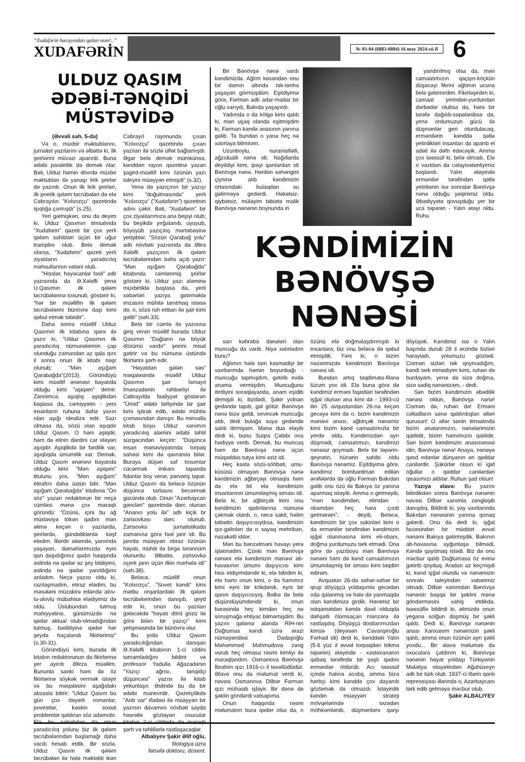“Xudafərin harayından qalan mən!..”
XUDAFƏRİN
№ 03-04 (6883-6884) 16 may 2024-cü il
6
ULDUZ QASIM ƏDƏBİ-TƏNQİDİ MÜSTƏVİDƏ
(Əvvəli səh. 5-də)
Və o, müxbir məktublarını, jurnalist yazılarını və əlbəttə ki, ilk şeirlərini müvazi aparırdı. Buna ədəbi paralellik də demək olar. Bəli, Ulduz həmin dövrdə müxbir məktubları ilə yanaşı lirik şeirlər də yazırdı. Onun ilk lirik şeirləri, ilk poetik qələm təcrübələri də elə Cəbrayılın ”Kolxozçu” qəzetində işıqlığa çıxmışdı” (s.25).
Yeri gəlmişkən, onu da deyim ki, Ulduz Qasımın timsalında ”Xudafərin” qəzeti bir çox yerli qələm sahibləri üçün bir uğur tramplini olub. Belə demək olarsa, ”Xudafərin” qəzeti yerli ziyalıların yaradıcılıq məhsullarının vətəni olub.
”Hisslər, həyəcanlar fəsli” adlı yazısında da Ə.Xələfli yenə U.Qasımın ilk qələm təcrübələrinə toxunub, göstərir ki, ”hər bir müəllifin ilk qələm təcrübələrini bünövrə daşı kimi qəbul etmək təbiidir”.
Daha sonra müəllif Ulduz Qasımın ilk kitabına işarə ilə yazır ki, ”Ulduz Qasımın ilk yaradıcılıq nümunələrinin çap olunduğu zamandan az qala qırx il sonra onun ilk kitabı nəşr olunub; ”Mən aşığam Qarabağda”(2013). Göründüyü kimi müəllif ənənəvi bayatıda olduğu kimi ”aşiqəm” demir. Zənnimcə, aşıqlıq aşiqlikdən başlasa da, cəmiyyətin - yeni insanların ruhuna daha yaxın olan aşığı idealizə edir. Sazı olmasa da, sözü olan aşıqdır Ulduz Qasım. O həm aşiqdir, həm də elinin dərdini car eləyən aşıqdır. Aşiqlikdə bir fərdilik var, aşıqlıqda ümumilik var. Demək, Ulduz Qasım ənənəvi bayatıda olduğu kimi ”Mən aşiqəm” titulunu yox, ”Mən aşığam” etirafını daha üstün bilir. ”Mən aşığam Qarabağda” kitabına ”Ön söz” yazan redaktorun bir neçə cümləsi mənə çox maraqlı göründü: ”Özünü, içini bu ağ müstəviyə tökən qadını mən əlimə keçən o yazılarda, şeirlərdə, gündəliklərdə kəşf elədim. İllərdir ailəmdə, yanımda yaşayan, damarlarımızda eyni qan daşıdığımız qadın haqqında əslində nə qədər az şey bildiyimi, əslində nə qədər yanıldığımı anladım. Neçə yazısı oldu ki, razılaşmadım, etiraz elədim, bu məsələni müzakirə edəndə alov-lu-alovlu mübahisə elədiyimiz də oldu. Üslubundan tutmuş mahiyyətinə, günümüzdə nə qədər aktual olub-olmadığından tutmuş, bədiiliyinə qədər hər şeydə haçalandı fikirlərimiz” (s.30-31).
Göründüyü kimi, burada ilk kitabın redaktorunun da fikirlərinə yer ayırıb Əlirza müəllim. Bununla sanki həm də öz fikirlərinə söykək vermək istəyir və bu məqaləsini aşağıdakı abzasla bitirir: ”Ulduz Qasım bu gün çox dəyərli romanlar, povestlər, kəskin sosial problemlər qaldıran söz adamıdır. Elə bu səbəbdən də onun yaradıcılıq yolunu biz ilk qələm təcrübələrindən başlamağı daha vacib hesab etdik. Bir sözlə, Ulduz Qasım ilk qələm təcrübələri ilə hələ məktəbli ikən Cəbrayıl rayonunda çıxan ”Kolxozçu” qəzetində çıxan yazıları ilə sözlə ülfət bağlamışdı. Əgər belə demək mümkünsə, kənddən rayon qəzetinə yazan şagird-müəllif kimi özünün yazı taleyini müəyyən etmişdi” (s.32).
Yenə də yazıçının bir yazıçı kimi ”doğulmasında” yerli ”Kolxozçu” (”Xudafərin”) qəzetinin adını çəkir. Bəli, ”Xudafərin” bir çox ziyalılarımıza ana beşiyi olub; bu beşikdə yırğalanıb, uyuyub, böyüyüb yazıçılıq mərtəbəsinə yetişiblər. ”Sözün Qarabağ yolu” adlı növbəti yazısında da Əlira Xələfli yazıçının ilk qələm təcrübələrindən bəhs açıb yazır: ”Mən aşığam Qarabağda” kitabında cəmlənmiş şeirlər göstərir ki, Ulduz yazı aləminə müxbirliklə başlasa da, yerli xəbərləri yazıya gətirməklə imzasını mühitə tanıtmaq istəsə də, o, sözə ruh etibarı ilə şair kimi gəlib” (səh.33).
Belə bir cümlə ilə yazısına giriş verən müəllif burada Ulduz Qasımın ”Dağların nə böyük dözümü vardır” şeirini misal gətirir və bu nümunə üstündə fikirlərini şərh edir.
”Həyatdan gələn səs” məqaləsində müəllif Ulduz Qasımın şair İsmayıl İmanzadənin rəhbərliyi ilə Cəbrayılda fəaliyyət göstərən ”Ümid” ədəbi birliyində bir şair kimi iştirak edib, ədəbi mühitə çıxmasından danışır. Bu minvalla kitab boyu Ulduz xanımın yaradıcılıq aləmini ədəbi təhlil süzgəcindən keçirir: ”Düşüncə insan mənəviyyatında torpaq sahəsi kimi də qavranıla bilər. Buraya düşən saf toxumlar cücərmək imkanı tapanda fidanlar boy verər, pərvəriş tapar. Ulduz Qasım da beləcə özünün düşüncə tarlasını becərmək gücündə olub. Onun ”Azərbaycan gəncləri” qəzetində dərc olunan ”Ananın yolu ilə” adlı kiçik br zarisovkası dərc olunub. Zarisovka jurnalistikada zamanına görə fəal janr idi. Bu janrda müəyyən obraz özünün həyatı, mühiti ilə birgə tərənnüm olunurdu. Əlbəttə, zarisovka oçerk janrı üçün ilkin mərhələ idi” (səh.38).
Beləcə, müəllif onun ”Kolxozçu”, ”Sovet kəndi” kimi mətbu orqanlardakı ilk qələm təcrübələrindən danışıb, qeyd edir ki, onun bu yazıları gələcəkdə ”həyatı dörd gözü ilə görə bilən bir yazıçı” kimi yetişməsində bir bünövrə olur.
Bu yolla Ulduz Qasım yaradıcılığından danışan Ə.Xələfli kitabının 1-ci cildini tamamladığını bildirir və professor Yadulla Ağazadənin ”Yazıçı ağrısı, tənqidçi düşüncəsi” yazısı ilə kitab yekunlaşır. Əslində bu da bir ədəbi manevrdir. Qəzetçilikdə ”Ardı var” ifadəsi ilə müəyyən bir yazının davamını növbəti sayda həsrətlə gözləyən oxucular kitabın 2-ci cildində də maraqlı şərh və təhlillərlə rastlaşacaqlar.
Albalıyev Şakir Əlif oğlu,
filologiya üzrə
fəlsəfə doktoru, dosent.
Bir Bənövşə nənə vardı kəndimizdə. Ağlım kəsəndən onu bir damın altında tək-tənha yaşayan görmüşdüm. Eşitdiyimə görə, Fərman adlı adar-madar bir oğlu varıydı, Bakıda yaşayırdı.
Yadımda o da kölgə kimi qalıb ki, mən uşaq olanda eşitmişdim ki, Fərman kəndə anasının yanına gəlib. Ta bundan o yana heç nə xatırlaya bilmirəm.
Uzunboylu, nuranisifətli, ağzıduallı nənə idi. Nağıllarda deyildiyi kimi, ipəyi qarılardan idi Bənövşə nənə. Hərdən səhəngini çiyninə alıb kəndimizin ortasındakı bulaqdan su gətirməyə gedərdi. Həkətsiz-qiybətsiz, mülayim təbiətə malik Bənövşə nənənin boynunda iri
yandırılmış olsa da, mən camaatımızın qaçqın-köçkün düşəcəyi fikrini ağlımın ucuna belə gətirmirdim. Fikirləşirdim ki, camaat yerindən-yurdundan dərbədər olubsa da, hərə bir tərəfə dağılıb-səpələnibsə də, yenə ordumuzun gücü ilə düşmənlər geri oturdulacaq, ermənilərin kənddə qətlə yetirdikləri insanları da aparıb el adəti ilə dəfn edəcəyik. Amma çox təəssüf ki, belə olmadı. Elə o vaxtdan da cəlayivətənliyimiz başlandı. Yalın ətəyində ermənilər tərəfindən qətlə yetirilənin isə sonralar Bənövşə nənə olduğu yəqinimiz oldu. Əbədiyyətə qovuşduğu yer bir uca təpənin - Yalın ətəyi oldu. Ruhu
KƏNDİMİZİN BƏNÖVŞƏ NƏNƏSİ
sarı kəhrəba dənələri olan muncuğu da vardı. Niyə xatırladım bunu?
Ağlımın hələ tam kəsmədiyi bir vaxtlarımda həmin boyunbağı - muncuğu tapmışdım, gətirib evdə anama vermişdim. Muncuğunu itirdiyini soraqlayanda, anam eşidib demişdi ki, bizdədi, Şakir yolnan gedəndə tapıb, gəl götür. Bənövşə nənə bizə gəldi, sevincək muncuğu aldı, dedi bulağa suya gedəndə salıb itirmişəm. Mənə dua eləyib dedi ki, bunu Suqra Çələbi ona hədiyyə verib. Deməli, bu muncuq həm də Bənövşə nənə üçün müqəddəs tutya kimi əziz idi.
Heç kəslə sözü-söhbəti, umu-küsüsü olmayan Bənövşə nənə kəndimizin ağbirçəyi olmaqla həm də elə bil elə kəndimizin insanlarının ümumiləşmiş siması idi. Belə ki, bir ağbirçək kimi onu kəndimizin qadınlarına nümunə çəkmək olardı, o, necə sakit, həlim təbiətin daşıyıcısıydısa, kəndimizin qız-gəlinləri də o sayaq mehriban, nəzakətli idilər.
Mən bu bənzətməni havayı yerə işlətmədim. Çünki mən Bənövşə nənəni elə kəndimizin mənəvi ab-havasının ümumi daşıyıcısı kimi hiss etdiyimdəndir ki, elə bilirdim ki, elə hamı onun kimi, o da hamımız kimi eyni bir kökdənik, eyni bir qanın daşıyıcısıyıq. Bəlkə də belə düşündüyümdəndir ki, onun barəsində heç kimdən heç nə soruşmağa ehtiyac bilməmişdim. Bu yazını qələmə alanda RİH-nin Dağtumas kəndi üzrə ərazi nümayəndəsi Dadaşoğlu Məhəmməd Mahmudova zəng vurub heç olmasa rəsmi kimliyi ilə maraqlandım. Osmanova Bənövşə İbrahim qızı 1916-cı il təvəllüdlüdür. Əlavə onu da məlumat verdi ki, nəvəsi Osmanova Dilbər Fərman qızı mühasib işləyir. Bir dənə də şəklin göndərdi vatsapıma.
Onun haqqında rəsmi məlumatım bura qədər olsa da, o özünü elə doğmalaşdırmışdı ki insanlara; biz onu beləcə də qəbul etmişdik. Yəni ki, o bizim nəzərimizdə kəndimizin Bənövşə nənəsi idi.
Bundan artıq təqdimata-filana lüzum yox idi. Elə buna görə də kəndimiz erməni faşistləri tərəfindən işğal olunan ana kimi də - 1993-cü ilin 25 avqustundan 26-na keçən gecəyə kimi də o, bizim kəndimizin mənəvi anası, ağbirçək nənəmiz kimi bizim kənd camaatımızla bir yerdə oldu. Kəndimizdən ayrı düşmədi, camaatımızı, kəndimizi nənəsiz qoymadı. Belə bir təpərin-qeyrətin, hünərin sahibi oldu Bənövşə nənəmiz. Eşitdiyimə görə, kəndimiz bombardman edilən ərəfələrdə də oğlu Fərman Bakıdan gəlib onu özü ilə Bakıya öz yanına aparmaq istəyib. Amma o getməyib, ”mən kəndimdən, elimdən - obamdan heç hara çıxıb getmərəm”, - deyib. Beləcə, kəndimizin bir çox sakinləri kimi o da ermənilər tərəfindən kəndimizin işğal olunmasına kimi eli-obanı, doğma yurdumuzu tərk etmədi. Ona görə də yazıboyu mən Bənövşə nənəni həm də kənd camaatımızın ümumiləşmiş bir siması kimi təqdim edirəm.
Avqustun 26-da səhər-səhər bir qrup döyüşçü yoldaşımla gecədən oda qalanmış və hələ də yanmaqda olan kəndimizə girdik. Hərəmiz bir istiqamətdən kəndə daxil olduqda dəhşətli ölümsaçan mənzərə ilə rastlaşdıq. Döyüşçü dostlarımızdan kimsə (deyəsən Cavanşiroğlu Fərhad idi) dedi ki, kənddəki Yalın (5-6 yüz il əvvəl torpaqdan tökmə təpənin) ətəyində - xəstəxananın qabaq tərəfində bir yaşlı qadını ermənilər öldürüb. Acı təəssüf içində halına acıdıq, amma bizə hərbçi kimi kənddə çox dayanıb gözləmək də olmazdı. İstəyirdik kəndin müəyyən strateji mövqelərində təzədən möhkəmlənib, düşmənlərə qarşı döyüşək. Kəndimiz isə o Yalın başında durub 28 il ərzində bizləri harayladı, yolumuzu gözlədi. Cismən sizləri tək qoymadığım, kəndi tərk etmədiyim kimi, ruhən də burdayam, yenə də sizə doğma, sizə sadiq nənənizəm, - dedi.
Sən bizim kəndimizin əbədilik nənəsi oldun, Bənövşə nənə! Cismən də, ruhən də! Erməni cəlladların sənə qaldırdıqları əlləri qurusun! O əllər sənin timsalında bizim analarımızın, nənələrimizin qatilidir, bizim hamımızın qatilidir. Sən bizim kəndimizin anasınənəsi idin, Bənövşə nənə! Anaya, nənəyə qəsd edənlər dünyanın ən qəddar canilərdir. Şükürlər olsun ki igid oğullar o qəddar canilərdən qisasımızı aldılar. Ruhun şad olsun!
Yazıya əlavə: Bu yazını bitirdikdən sonra Bənövşə nənənin nəvəsi Dilbər xanımla zəngləşib danışdıq. Bildirdi ki, yay vaxtlarında Bakıdan nənəsinin yanına qonaq gələrdi. Onu da dedi ki, işğal faciəsindən bir müddət əvvəl nənəmi Bakıya gətirmişdik. Bakının ab-havasına uyğunlaşa bilmədi. Kəndə qayıtmaq istədi. Biz də onu məcbur qalıb Dağtumasa öz evinə gətirib qoyduq. Aradan az keçmişdi ki, kənd işğal olundu və nənəmizin sonrakı taleyindən xəbərimiz olmadı. Dilbər xanımdan Bənövşə nənənin başqa bir şəklini mənə göndərməsini xahiş etdikdə, təəssüflə bildirdi ki, əlimizdə onun yeganə solğun düşmüş bir şəkli qalıb. Dedi ki, Bənövşə nənənin anası Xanxanım nənəmizin şəkli qalıb, amma onun özünün ayrı şəkli yoxdu... Bir əlavə məlumatı da oxuculara çatdırım ki, Bənövşə nənənin həyat yoldaşı Türkiyənin Malatiya vilayətindən Ağahüseyn adlı bir türk olub. 1937-ci illərin qanlı repressiyası illərində o, Azərbaycanı tərk edib getməyə məcbur olub.
Şakir ALBALIYEV